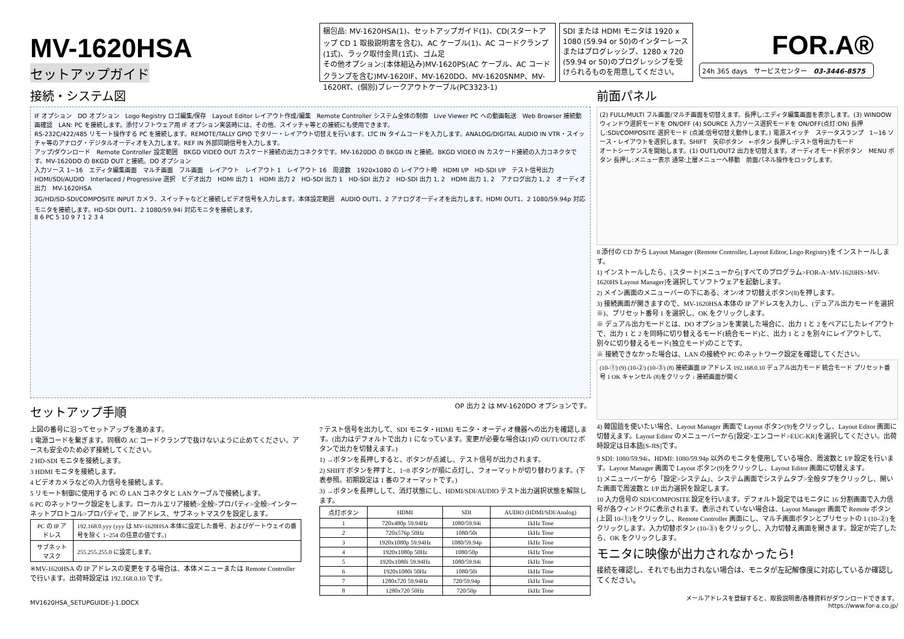MV-1620HSA
セットアップガイド
梱包品: MV-1620HSA(1)、セットアップガイド(1)、CD(スタートアップ CD 1 取扱説明書を含む)、AC ケーブル(1)、AC コードクランプ(1式)、ラック取付金具(1式)、ゴム足
その他オプション:(本体組込み)MV-1620PS(AC ケーブル、AC コードクランプを含む)MV-1620IF、MV-1620DO、MV-1620SNMP、MV-1620RT、(個別)ブレークアウトケーブル(PC3323-1)
SDI または HDMI モニタは 1920 x 1080 (59.94 or 50)のインターレースまたはプログレッシブ、1280 x 720 (59.94 or 50)のプログレッシブを受けられるものを用意してください。
FOR.A®
24h 365 days　サービスセンター　03-3446-8575
接続・システム図
IF オプション　DO オプション　Logo Registry ロゴ編集/保存　Layout Editor レイアウト作成/編集　Remote Controller システム全体の制御　Live Viewer PC への動画転送　Web Browser 接続動画確認　LAN: PC を接続します。添付ソフトウェア用 IF オプション実装時には、その他、スイッチャ等との接続にも使用できます。
RS-232C/422/485 リモート操作する PC を接続します。REMOTE/TALLY GPIO でタリー・レイアウト切替えを行います。LTC IN タイムコードを入力します。ANALOG/DIGITAL AUDIO IN VTR・スイッチャ等のアナログ・デジタルオーディオを入力します。REF IN 外部同期信号を入力します。
アップ/ダウンロード　Remote Controller 設定範囲　BKGD VIDEO OUT カスケード接続の出力コネクタです。MV-1620DO の BKGD IN と接続。BKGD VIDEO IN カスケード接続の入力コネクタです。MV-1620DO の BKGD OUT と接続。DO オプション
入力ソース 1~16　エディタ編集画面　マルチ画面　フル画面　レイアウト　レイアウト 1　レイアウト 16　周波数　1920x1080 の レイアウト時　HDMI I/P　HD-SDI I/P　テスト信号出力　HDMI/SDI/AUDIO　Interlaced / Progressive 選択　ビデオ出力　HDMI 出力 1　HDMI 出力 2　HD-SDI 出力 1　HD-SDI 出力 2　HD-SDI 出力 1, 2　HDMI 出力 1, 2　アナログ出力 1, 2　オーディオ出力　MV-1620HSA
3G/HD/SD-SDI/COMPOSITE INPUT カメラ、スイッチャなどと接続しビデオ信号を入力します。本体設定範囲　AUDIO OUT1、2 アナログオーディオを出力します。HDMI OUT1、2 1080/59.94p 対応モニタを接続します。HD-SDI OUT1、2 1080/59.94i 対応モニタを接続します。
8 6 PC 5 10 9 7 1 2 3 4
セットアップ手順
OP 出力 2 は MV-1620DO オプションです。
上図の番号に沿ってセットアップを進めます。
1 電源コードを繋ぎます。同梱の AC コードクランプで抜けないように止めてください。アースも安全のため必ず接続してください。
2 HD-SDI モニタを接続します。
3 HDMI モニタを接続します。
4 ビデオカメラなどの入力信号を接続します。
5 リモート制御に使用する PC の LAN コネクタと LAN ケーブルで接続します。
6 PC のネットワーク設定をします。ローカルエリア接続>全般>プロパティ>全般>インターネットプロトコル>プロパティで、IP アドレス、サブネットマスクを設定します。
| PC の IP アドレス | 192.168.0.yyy (yyy は MV-1620HSA 本体に設定した番号、およびゲートウェイの番号を除く 1~254 の任意の値です。) |
| サブネットマスク | 255.255.255.0 に設定します。 |
※MV-1620HSA の IP アドレスの変更をする場合は、本体メニューまたは Remote Controller で行います。出荷時設定は 192.168.0.10 です。
7 テスト信号を出力して、SDI モニタ・HDMI モニタ・オーディオ機器への出力を確認します。(出力はデフォルトで出力 1 になっています。変更が必要な場合は(1)の OUT1/OUT2 ボタンで出力を切替えます。)
1) →ボタンを長押しすると、ボタンが点滅し、テスト信号が出力されます。
2) SHIFT ボタンを押すと、1~8 ボタンが順に点灯し、フォーマットが切り替わります。(下表参照。初期設定は 1 番のフォーマットです。)
3) →ボタンを長押しして、消灯状態にし、HDMI/SDI/AUDIO テスト出力選択状態を解除します。
| 点灯ボタン | HDMI | SDI | AUDIO (HDMI/SDI/Analog) |
| --- | --- | --- | --- |
| 1 | 720x480p 59.94Hz | 1080/59.94i | 1kHz Tone |
| 2 | 720x576p 50Hz | 1080/50i | 1kHz Tone |
| 3 | 1920x1080p 59.94Hz | 1080/59.94p | 1kHz Tone |
| 4 | 1920x1080p 50Hz | 1080/50p | 1kHz Tone |
| 5 | 1920x1080i 59.94Hz | 1080/59.94i | 1kHz Tone |
| 6 | 1920x1080i 50Hz | 1080/50i | 1kHz Tone |
| 7 | 1280x720 59.94Hz | 720/59.94p | 1kHz Tone |
| 8 | 1280x720 50Hz | 720/50p | 1kHz Tone |
MV1620HSA_SETUPGUIDE-J-1.DOCX
前面パネル
(2) FULL/MULTI フル画面/マルチ画面を切替えます。長押し:エディタ編集画面を表示します。(3) WINDOW ウィンドウ選択モードを ON/OFF (4) SOURCE 入力ソース選択モードを ON/OFF(点灯:ON) 長押し:SDI/COMPOSITE 選択モード (点滅:信号切替え動作します。) 電源スイッチ　ステータスランプ　1~16 ソース・レイアウトを選択します。SHIFT　矢印ボタン　←ボタン 長押し:テスト信号出力モード
オートシーケンスを開始します。(1) OUT1/OUT2 出力を切替えます。オーディオモード択ボタン　MENU ボタン 長押し:メニュー表示 通常:上層メニューへ移動　前面パネル操作をロックします。
8 添付の CD から Layout Manager (Remote Controller, Layout Editor, Logo Registry)をインストールします。
1) インストールしたら、[スタート]メニューから[すべてのプログラム>FOR-A>MV-1620HS>MV-1620HS Layout Manager]を選択してソフトウェアを起動します。
2) メイン画面のメニューバーの下にある、オン/オフ切替えボタン(8)を押します。
3) 接続画面が開きますので、MV-1620HSA 本体の IP アドレスを入力し、(デュアル出力モードを選択※)、プリセット番号 1 を選択し、OK をクリックします。
※ デュアル出力モードとは、DO オプションを実装した場合に、出力 1 と 2 をペアにしたレイアウトで、出力 1 と 2 を同時に切り替えるモード(統合モード)と、出力 1 と 2 を別々にレイアウトして、別々に切り替えるモード(独立モード)のことです。
※ 接続できなかった場合は、LAN の接続や PC のネットワーク設定を確認してください。
(10-①) (9) (10-②) (10-③) (8) 接続画面 IP アドレス 192.168.0.10 デュアル出力モード 統合モード プリセット番号 1 OK キャンセル (8)をクリック ↓ 接続画面が開く
4) 韓国語を使いたい場合、Layout Manager 画面で Layout ボタン(9)をクリックし、Layout Editor 画面に切替えます。Layout Editor のメニューバーから[設定>エンコード>EUC-KR]を選択してください。出荷時設定は日本語[S-JIS]です。
9 SDI: 1080/59.94i、HDMI: 1080/59.94p 以外のモニタを使用している場合、周波数と I/P 設定を行います。Layout Manager 画面で Layout ボタン(9)をクリックし、Layout Editor 画面に切替えます。
1) メニューバーから「設定>システム」、システム画面でシステムタブ>全般タブをクリックし、開いた画面で周波数と I/P 出力選択を設定します。
10 入力信号の SDI/COMPOSITE 設定を行います。デフォルト設定ではモニタに 16 分割画面で入力信号が各ウィンドウに表示されます。表示されていない場合は、Layout Manager 画面で Remote ボタン(上図 10-①)をクリックし、Remote Controller 画面にし、マルチ画面ボタンとプリセットの 1 (10-②) をクリックします。入力切替ボタン (10-③) をクリックし、入力切替え画面を開きます。設定が完了したら、OK をクリックします。
モニタに映像が出力されなかったら!
接続を確認し、それでも出力されない場合は、モニタが左記解像度に対応しているか確認してください。
メールアドレスを登録すると、取扱説明書/各種資料がダウンロードできます。
https://www.for-a.co.jp/